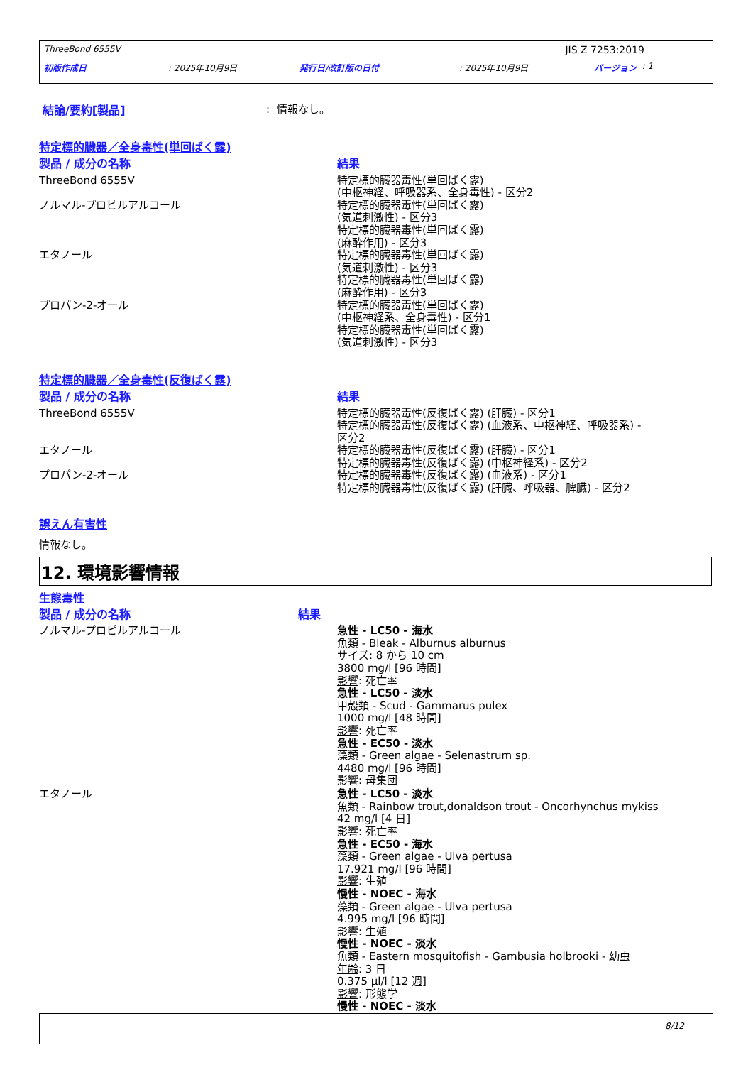ThreeBond 6555V JIS Z 7253:2019
初版作成日: 2025年10月9日 発行日/改訂版の日付: 2025年10月9日 バージョン : 1
結論/要約[製品]: 情報なし。
特定標的臓器／全身毒性(単回ばく露)
| 製品 / 成分の名称 | 結果 |
| --- | --- |
| ThreeBond 6555V | 特定標的臓器毒性(単回ばく露) (中枢神経、呼吸器系、全身毒性) - 区分2 |
| ノルマル-プロピルアルコール | 特定標的臓器毒性(単回ばく露) (気道刺激性) - 区分3 特定標的臓器毒性(単回ばく露) (麻酔作用) - 区分3 |
| エタノール | 特定標的臓器毒性(単回ばく露) (気道刺激性) - 区分3 特定標的臓器毒性(単回ばく露) (麻酔作用) - 区分3 |
| プロパン-2-オール | 特定標的臓器毒性(単回ばく露) (中枢神経系、全身毒性) - 区分1 特定標的臓器毒性(単回ばく露) (気道刺激性) - 区分3 |
特定標的臓器／全身毒性(反復ばく露)
| 製品 / 成分の名称 | 結果 |
| --- | --- |
| ThreeBond 6555V | 特定標的臓器毒性(反復ばく露) (肝臓) - 区分1 特定標的臓器毒性(反復ばく露) (血液系、中枢神経、呼吸器系) - 区分2 |
| エタノール | 特定標的臓器毒性(反復ばく露) (肝臓) - 区分1 特定標的臓器毒性(反復ばく露) (中枢神経系) - 区分2 |
| プロパン-2-オール | 特定標的臓器毒性(反復ばく露) (血液系) - 区分1 特定標的臓器毒性(反復ばく露) (肝臓、呼吸器、脾臓) - 区分2 |
誤えん有害性
情報なし。
12. 環境影響情報
生態毒性
| 製品 / 成分の名称 | 結果 |
| --- | --- |
| ノルマル-プロピルアルコール | 急性 - LC50 - 海水 魚類 - Bleak - Alburnus alburnus サイズ : 8 から 10 cm 3800 mg/l [96 時間] 影響 : 死亡率 急性 - LC50 - 淡水 甲殻類 - Scud - Gammarus pulex 1000 mg/l [48 時間] 影響 : 死亡率 急性 - EC50 - 淡水 藻類 - Green algae - Selenastrum sp. 4480 mg/l [96 時間] 影響 : 母集団 |
| エタノール | 急性 - LC50 - 淡水 魚類 - Rainbow trout,donaldson trout - Oncorhynchus mykiss 42 mg/l [4 日] 影響 : 死亡率 急性 - EC50 - 海水 藻類 - Green algae - Ulva pertusa 17.921 mg/l [96 時間] 影響 : 生殖 慢性 - NOEC - 海水 藻類 - Green algae - Ulva pertusa 4.995 mg/l [96 時間] 影響 : 生殖 慢性 - NOEC - 淡水 魚類 - Eastern mosquitofish - Gambusia holbrooki - 幼虫 年齢 : 3 日 0.375 µl/l [12 週] 影響 : 形態学 慢性 - NOEC - 淡水 |
8/12